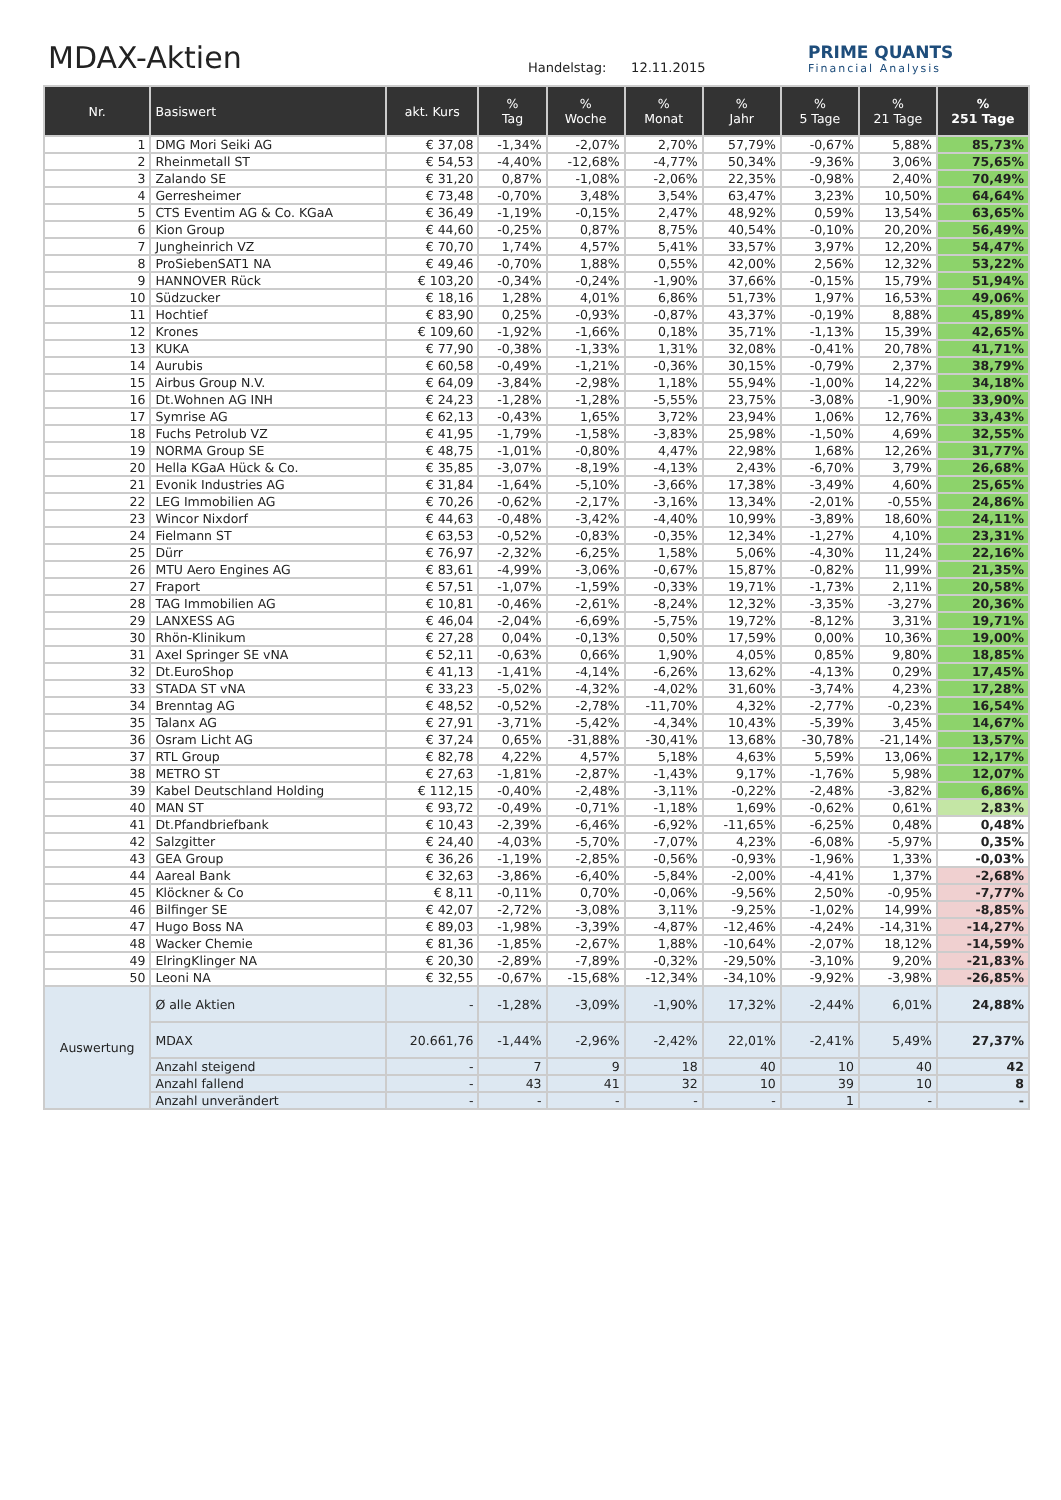MDAX-Aktien
Handelstag: 12.11.2015
PRIME QUANTS
Financial Analysis
| Nr. | Basiswert | akt. Kurs | % Tag | % Woche | % Monat | % Jahr | % 5 Tage | % 21 Tage | % 251 Tage |
| --- | --- | --- | --- | --- | --- | --- | --- | --- | --- |
| 1 | DMG Mori Seiki AG | € 37,08 | -1,34% | -2,07% | 2,70% | 57,79% | -0,67% | 5,88% | 85,73% |
| 2 | Rheinmetall ST | € 54,53 | -4,40% | -12,68% | -4,77% | 50,34% | -9,36% | 3,06% | 75,65% |
| 3 | Zalando SE | € 31,20 | 0,87% | -1,08% | -2,06% | 22,35% | -0,98% | 2,40% | 70,49% |
| 4 | Gerresheimer | € 73,48 | -0,70% | 3,48% | 3,54% | 63,47% | 3,23% | 10,50% | 64,64% |
| 5 | CTS Eventim AG & Co. KGaA | € 36,49 | -1,19% | -0,15% | 2,47% | 48,92% | 0,59% | 13,54% | 63,65% |
| 6 | Kion Group | € 44,60 | -0,25% | 0,87% | 8,75% | 40,54% | -0,10% | 20,20% | 56,49% |
| 7 | Jungheinrich VZ | € 70,70 | 1,74% | 4,57% | 5,41% | 33,57% | 3,97% | 12,20% | 54,47% |
| 8 | ProSiebenSAT1 NA | € 49,46 | -0,70% | 1,88% | 0,55% | 42,00% | 2,56% | 12,32% | 53,22% |
| 9 | HANNOVER Rück | € 103,20 | -0,34% | -0,24% | -1,90% | 37,66% | -0,15% | 15,79% | 51,94% |
| 10 | Südzucker | € 18,16 | 1,28% | 4,01% | 6,86% | 51,73% | 1,97% | 16,53% | 49,06% |
| 11 | Hochtief | € 83,90 | 0,25% | -0,93% | -0,87% | 43,37% | -0,19% | 8,88% | 45,89% |
| 12 | Krones | € 109,60 | -1,92% | -1,66% | 0,18% | 35,71% | -1,13% | 15,39% | 42,65% |
| 13 | KUKA | € 77,90 | -0,38% | -1,33% | 1,31% | 32,08% | -0,41% | 20,78% | 41,71% |
| 14 | Aurubis | € 60,58 | -0,49% | -1,21% | -0,36% | 30,15% | -0,79% | 2,37% | 38,79% |
| 15 | Airbus Group N.V. | € 64,09 | -3,84% | -2,98% | 1,18% | 55,94% | -1,00% | 14,22% | 34,18% |
| 16 | Dt.Wohnen AG INH | € 24,23 | -1,28% | -1,28% | -5,55% | 23,75% | -3,08% | -1,90% | 33,90% |
| 17 | Symrise AG | € 62,13 | -0,43% | 1,65% | 3,72% | 23,94% | 1,06% | 12,76% | 33,43% |
| 18 | Fuchs Petrolub VZ | € 41,95 | -1,79% | -1,58% | -3,83% | 25,98% | -1,50% | 4,69% | 32,55% |
| 19 | NORMA Group SE | € 48,75 | -1,01% | -0,80% | 4,47% | 22,98% | 1,68% | 12,26% | 31,77% |
| 20 | Hella KGaA Hück & Co. | € 35,85 | -3,07% | -8,19% | -4,13% | 2,43% | -6,70% | 3,79% | 26,68% |
| 21 | Evonik Industries AG | € 31,84 | -1,64% | -5,10% | -3,66% | 17,38% | -3,49% | 4,60% | 25,65% |
| 22 | LEG Immobilien AG | € 70,26 | -0,62% | -2,17% | -3,16% | 13,34% | -2,01% | -0,55% | 24,86% |
| 23 | Wincor Nixdorf | € 44,63 | -0,48% | -3,42% | -4,40% | 10,99% | -3,89% | 18,60% | 24,11% |
| 24 | Fielmann ST | € 63,53 | -0,52% | -0,83% | -0,35% | 12,34% | -1,27% | 4,10% | 23,31% |
| 25 | Dürr | € 76,97 | -2,32% | -6,25% | 1,58% | 5,06% | -4,30% | 11,24% | 22,16% |
| 26 | MTU Aero Engines AG | € 83,61 | -4,99% | -3,06% | -0,67% | 15,87% | -0,82% | 11,99% | 21,35% |
| 27 | Fraport | € 57,51 | -1,07% | -1,59% | -0,33% | 19,71% | -1,73% | 2,11% | 20,58% |
| 28 | TAG Immobilien AG | € 10,81 | -0,46% | -2,61% | -8,24% | 12,32% | -3,35% | -3,27% | 20,36% |
| 29 | LANXESS AG | € 46,04 | -2,04% | -6,69% | -5,75% | 19,72% | -8,12% | 3,31% | 19,71% |
| 30 | Rhön-Klinikum | € 27,28 | 0,04% | -0,13% | 0,50% | 17,59% | 0,00% | 10,36% | 19,00% |
| 31 | Axel Springer SE vNA | € 52,11 | -0,63% | 0,66% | 1,90% | 4,05% | 0,85% | 9,80% | 18,85% |
| 32 | Dt.EuroShop | € 41,13 | -1,41% | -4,14% | -6,26% | 13,62% | -4,13% | 0,29% | 17,45% |
| 33 | STADA ST vNA | € 33,23 | -5,02% | -4,32% | -4,02% | 31,60% | -3,74% | 4,23% | 17,28% |
| 34 | Brenntag AG | € 48,52 | -0,52% | -2,78% | -11,70% | 4,32% | -2,77% | -0,23% | 16,54% |
| 35 | Talanx AG | € 27,91 | -3,71% | -5,42% | -4,34% | 10,43% | -5,39% | 3,45% | 14,67% |
| 36 | Osram Licht AG | € 37,24 | 0,65% | -31,88% | -30,41% | 13,68% | -30,78% | -21,14% | 13,57% |
| 37 | RTL Group | € 82,78 | 4,22% | 4,57% | 5,18% | 4,63% | 5,59% | 13,06% | 12,17% |
| 38 | METRO ST | € 27,63 | -1,81% | -2,87% | -1,43% | 9,17% | -1,76% | 5,98% | 12,07% |
| 39 | Kabel Deutschland Holding | € 112,15 | -0,40% | -2,48% | -3,11% | -0,22% | -2,48% | -3,82% | 6,86% |
| 40 | MAN ST | € 93,72 | -0,49% | -0,71% | -1,18% | 1,69% | -0,62% | 0,61% | 2,83% |
| 41 | Dt.Pfandbriefbank | € 10,43 | -2,39% | -6,46% | -6,92% | -11,65% | -6,25% | 0,48% | 0,48% |
| 42 | Salzgitter | € 24,40 | -4,03% | -5,70% | -7,07% | 4,23% | -6,08% | -5,97% | 0,35% |
| 43 | GEA Group | € 36,26 | -1,19% | -2,85% | -0,56% | -0,93% | -1,96% | 1,33% | -0,03% |
| 44 | Aareal Bank | € 32,63 | -3,86% | -6,40% | -5,84% | -2,00% | -4,41% | 1,37% | -2,68% |
| 45 | Klöckner & Co | € 8,11 | -0,11% | 0,70% | -0,06% | -9,56% | 2,50% | -0,95% | -7,77% |
| 46 | Bilfinger SE | € 42,07 | -2,72% | -3,08% | 3,11% | -9,25% | -1,02% | 14,99% | -8,85% |
| 47 | Hugo Boss NA | € 89,03 | -1,98% | -3,39% | -4,87% | -12,46% | -4,24% | -14,31% | -14,27% |
| 48 | Wacker Chemie | € 81,36 | -1,85% | -2,67% | 1,88% | -10,64% | -2,07% | 18,12% | -14,59% |
| 49 | ElringKlinger NA | € 20,30 | -2,89% | -7,89% | -0,32% | -29,50% | -3,10% | 9,20% | -21,83% |
| 50 | Leoni NA | € 32,55 | -0,67% | -15,68% | -12,34% | -34,10% | -9,92% | -3,98% | -26,85% |
| Auswertung | Ø alle Aktien | - | -1,28% | -3,09% | -1,90% | 17,32% | -2,44% | 6,01% | 24,88% |
| | MDAX | 20.661,76 | -1,44% | -2,96% | -2,42% | 22,01% | -2,41% | 5,49% | 27,37% |
| | Anzahl steigend | - | 7 | 9 | 18 | 40 | 10 | 40 | 42 |
| | Anzahl fallend | - | 43 | 41 | 32 | 10 | 39 | 10 | 8 |
| | Anzahl unverändert | - | - | - | - | - | 1 | - | - |